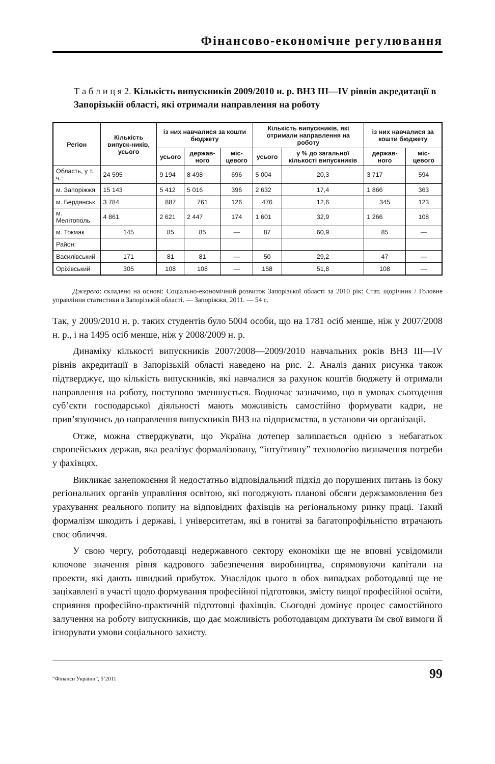Фінансово-економічне регулювання
Т а б л и ц я 2. Кількість випускників 2009/2010 н. р. ВНЗ III—IV рівнів акредитації в Запорізькій області, які отримали направлення на роботу
| Регіон | Кількість випуск-ників, усього | із них навчалися за кошти бюджету | | | Кількість випускників, які отримали направлення на роботу | | із них навчалися за кошти бюджету | |
| --- | --- | --- | --- | --- | --- | --- | --- | --- |
| | | усього | держав-ного | міс-цевого | усього | у % до загальної кількості випускників | держав-ного | міс-цевого |
| Область, у т. ч.: | 24 595 | 9 194 | 8 498 | 696 | 5 004 | 20,3 | 3 717 | 594 |
| м. Запоріжжя | 15 143 | 5 412 | 5 016 | 396 | 2 632 | 17,4 | 1 866 | 363 |
| м. Бердянськ | 3 784 | 887 | 761 | 126 | 476 | 12,6 | 345 | 123 |
| м. Мелітополь | 4 861 | 2 621 | 2 447 | 174 | 1 601 | 32,9 | 1 266 | 108 |
| м. Токмак | 145 | 85 | 85 | — | 87 | 60,9 | 85 | — |
| Район: | | | | | | | | |
| Василівський | 171 | 81 | 81 | — | 50 | 29,2 | 47 | — |
| Оріхівський | 305 | 108 | 108 | — | 158 | 51,8 | 108 | — |
Джерело: складено на основі: Соціально-економічний розвиток Запорізької області за 2010 рік: Стат. щорічник / Головне управління статистики в Запорізькій області. — Запоріжжя, 2011. — 54 с.
Так, у 2009/2010 н. р. таких студентів було 5004 особи, що на 1781 осіб менше, ніж у 2007/2008 н. р., і на 1495 осіб менше, ніж у 2008/2009 н. р.
Динаміку кількості випускників 2007/2008—2009/2010 навчальних років ВНЗ III—IV рівнів акредитації в Запорізькій області наведено на рис. 2. Аналіз даних рисунка також підтверджує, що кількість випускників, які навчалися за рахунок коштів бюджету й отримали направлення на роботу, поступово зменшується. Водночас зазначимо, що в умовах сьогодення суб’єкти господарської діяльності мають можливість самостійно формувати кадри, не прив’язуючись до направлення випускників ВНЗ на підприємства, в установи чи організації.
Отже, можна стверджувати, що Україна дотепер залишається однією з небагатьох європейських держав, яка реалізує формалізовану, “інтуїтивну” технологію визначення потреби у фахівцях.
Викликає занепокоєння й недостатньо відповідальний підхід до порушених питань із боку регіональних органів управління освітою, які погоджують планові обсяги держзамовлення без урахування реального попиту на відповідних фахівців на регіональному ринку праці. Такий формалізм шкодить і державі, і університетам, які в гонитві за багатопрофільністю втрачають своє обличчя.
У свою чергу, роботодавці недержавного сектору економіки ще не вповні усвідомили ключове значення рівня кадрового забезпечення виробництва, спрямовуючи капітали на проекти, які дають швидкий прибуток. Унаслідок цього в обох випадках роботодавці ще не зацікавлені в участі щодо формування професійної підготовки, змісту вищої професійної освіти, сприяння професійно-практичній підготовці фахівців. Сьогодні домінує процес самостійного залучення на роботу випускників, що дає можливість роботодавцям диктувати їм свої вимоги й ігнорувати умови соціального захисту.
“Фінанси України”, 5’2011 99